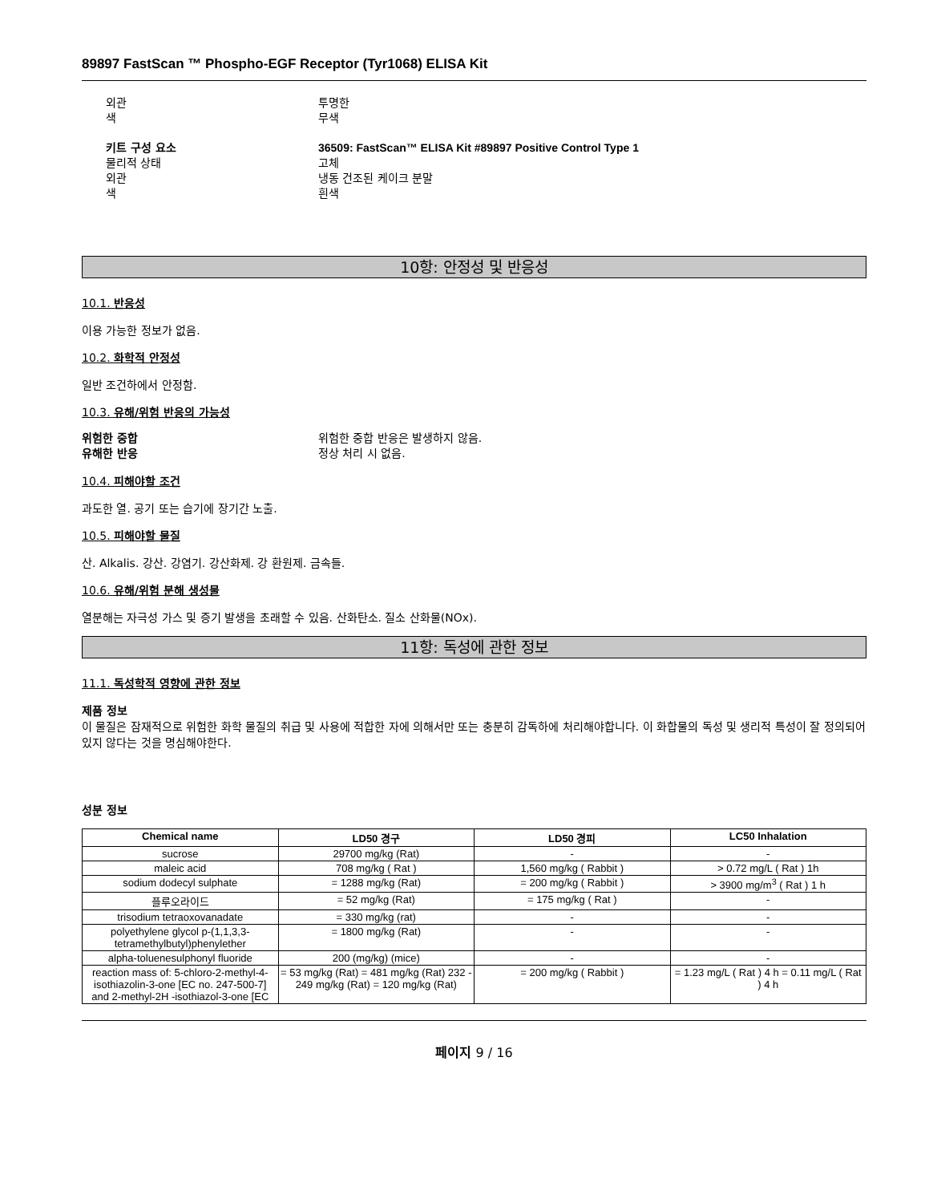89897 FastScan ™ Phospho-EGF Receptor (Tyr1068) ELISA Kit
외관 투명한
색 무색
키트 구성 요소 36509: FastScan™ ELISA Kit #89897 Positive Control Type 1
물리적 상태 고체
외관 냉동 건조된 케이크 분말
색 흰색
10항: 안정성 및 반응성
10.1. 반응성
이용 가능한 정보가 없음.
10.2. 화학적 안정성
일반 조건하에서 안정함.
10.3. 유해/위험 반응의 가능성
위험한 중합 위험한 중합 반응은 발생하지 않음.
유해한 반응 정상 처리 시 없음.
10.4. 피해야할 조건
과도한 열. 공기 또는 습기에 장기간 노출.
10.5. 피해야할 물질
산. Alkalis. 강산. 강염기. 강산화제. 강 환원제. 금속들.
10.6. 유해/위험 분해 생성물
열분해는 자극성 가스 및 증기 발생을 초래할 수 있음. 산화탄소. 질소 산화물(NOx).
11항: 독성에 관한 정보
11.1. 독성학적 영향에 관한 정보
제품 정보
이 물질은 잠재적으로 위험한 화학 물질의 취급 및 사용에 적합한 자에 의해서만 또는 충분히 감독하에 처리해야합니다. 이 화합물의 독성 및 생리적 특성이 잘 정의되어 있지 않다는 것을 명심해야한다.
성분 정보
| Chemical name | LD50 경구 | LD50 경피 | LC50 Inhalation |
| --- | --- | --- | --- |
| sucrose | 29700 mg/kg (Rat) | - | - |
| maleic acid | 708 mg/kg ( Rat ) | 1,560 mg/kg ( Rabbit ) | > 0.72 mg/L ( Rat ) 1h |
| sodium dodecyl sulphate | = 1288 mg/kg (Rat) | = 200 mg/kg ( Rabbit ) | > 3900 mg/m<sup>3</sup> ( Rat ) 1 h |
| 플루오라이드 | = 52 mg/kg (Rat) | = 175 mg/kg ( Rat ) | - |
| trisodium tetraoxovanadate | = 330 mg/kg (rat) | - | - |
| polyethylene glycol p-(1,1,3,3-tetramethylbutyl)phenylether | = 1800 mg/kg (Rat) | - | - |
| alpha-toluenesulphonyl fluoride | 200 (mg/kg) (mice) | - | - |
| reaction mass of: 5-chloro-2-methyl-4-isothiazolin-3-one [EC no. 247-500-7] and 2-methyl-2H -isothiazol-3-one [EC | = 53 mg/kg (Rat) = 481 mg/kg (Rat) 232 - 249 mg/kg (Rat) = 120 mg/kg (Rat) | = 200 mg/kg ( Rabbit ) | = 1.23 mg/L ( Rat ) 4 h = 0.11 mg/L ( Rat ) 4 h |
페이지 9 / 16